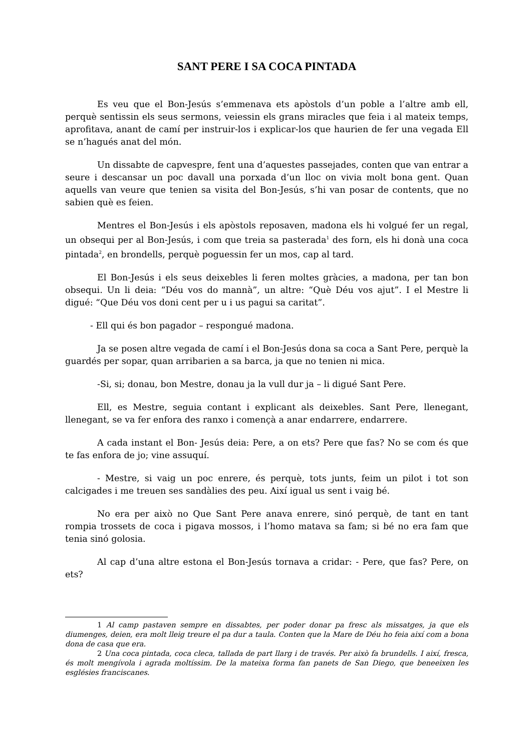SANT PERE I SA COCA PINTADA
Es veu que el Bon-Jesús s’emmenava ets apòstols d’un poble a l’altre amb ell, perquè sentissin els seus sermons, veiessin els grans miracles que feia i al mateix temps, aprofitava, anant de camí per instruir-los i explicar-los que haurien de fer una vegada Ell se n’hagués anat del món.
Un dissabte de capvespre, fent una d’aquestes passejades, conten que van entrar a seure i descansar un poc davall una porxada d’un lloc on vivia molt bona gent. Quan aquells van veure que tenien sa visita del Bon-Jesús, s’hi van posar de contents, que no sabien què es feien.
Mentres el Bon-Jesús i els apòstols reposaven, madona els hi volgué fer un regal, un obsequi per al Bon-Jesús, i com que treia sa pasterada<sup>1</sup> des forn, els hi donà una coca pintada<sup>2</sup>, en brondells, perquè poguessin fer un mos, cap al tard.
El Bon-Jesús i els seus deixebles li feren moltes gràcies, a madona, per tan bon obsequi. Un li deia: “Déu vos do mannà”, un altre: “Què Déu vos ajut”. I el Mestre li digué: “Que Déu vos doni cent per u i us pagui sa caritat”.
- Ell qui és bon pagador – respongué madona.
Ja se posen altre vegada de camí i el Bon-Jesús dona sa coca a Sant Pere, perquè la guardés per sopar, quan arribarien a sa barca, ja que no tenien ni mica.
-Si, si; donau, bon Mestre, donau ja la vull dur ja – li digué Sant Pere.
Ell, es Mestre, seguia contant i explicant als deixebles. Sant Pere, llenegant, llenegant, se va fer enfora des ranxo i començà a anar endarrere, endarrere.
A cada instant el Bon- Jesús deia: Pere, a on ets? Pere que fas? No se com és que te fas enfora de jo; vine assuquí.
- Mestre, si vaig un poc enrere, és perquè, tots junts, feim un pilot i tot son calcigades i me treuen ses sandàlies des peu. Així igual us sent i vaig bé.
No era per això no Que Sant Pere anava enrere, sinó perquè, de tant en tant rompia trossets de coca i pigava mossos, i l’homo matava sa fam; si bé no era fam que tenia sinó golosia.
Al cap d’una altre estona el Bon-Jesús tornava a cridar: - Pere, que fas? Pere, on ets?
1 Al camp pastaven sempre en dissabtes, per poder donar pa fresc als missatges, ja que els diumenges, deien, era molt lleig treure el pa dur a taula. Conten que la Mare de Déu ho feia així com a bona dona de casa que era.
2 Una coca pintada, coca cleca, tallada de part llarg i de través. Per això fa brundells. I així, fresca, és molt mengívola i agrada moltíssim. De la mateixa forma fan panets de San Diego, que beneeixen les esglésies franciscanes.